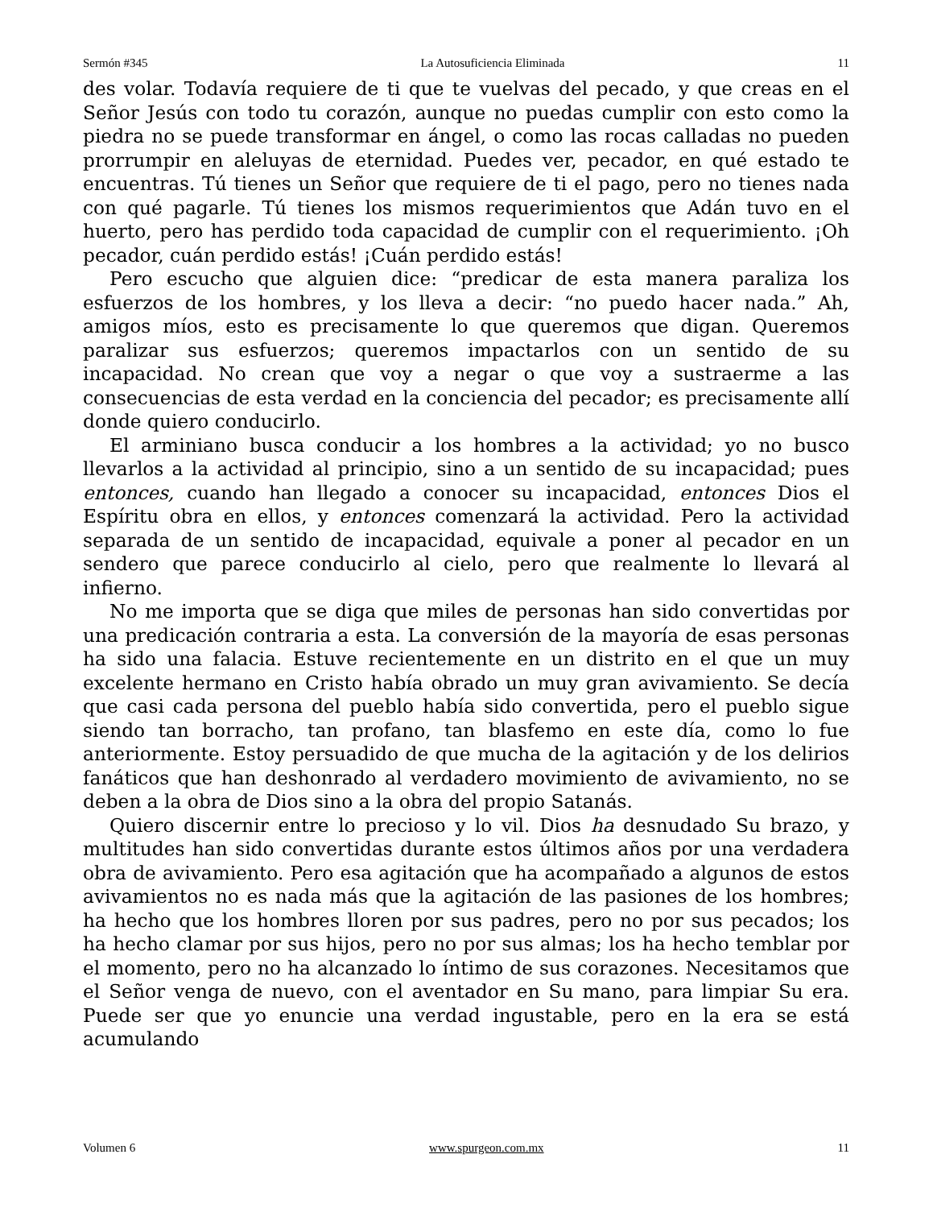Sermón #345 La Autosuficiencia Eliminada 11
des volar. Todavía requiere de ti que te vuelvas del pecado, y que creas en el Señor Jesús con todo tu corazón, aunque no puedas cumplir con esto como la piedra no se puede transformar en ángel, o como las rocas calladas no pueden prorrumpir en aleluyas de eternidad. Puedes ver, pecador, en qué estado te encuentras. Tú tienes un Señor que requiere de ti el pago, pero no tienes nada con qué pagarle. Tú tienes los mismos requerimientos que Adán tuvo en el huerto, pero has perdido toda capacidad de cumplir con el requerimiento. ¡Oh pecador, cuán perdido estás! ¡Cuán perdido estás!
Pero escucho que alguien dice: “predicar de esta manera paraliza los esfuerzos de los hombres, y los lleva a decir: “no puedo hacer nada.” Ah, amigos míos, esto es precisamente lo que queremos que digan. Queremos paralizar sus esfuerzos; queremos impactarlos con un sentido de su incapacidad. No crean que voy a negar o que voy a sustraerme a las consecuencias de esta verdad en la conciencia del pecador; es precisamente allí donde quiero conducirlo.
El arminiano busca conducir a los hombres a la actividad; yo no busco llevarlos a la actividad al principio, sino a un sentido de su incapacidad; pues entonces, cuando han llegado a conocer su incapacidad, entonces Dios el Espíritu obra en ellos, y entonces comenzará la actividad. Pero la actividad separada de un sentido de incapacidad, equivale a poner al pecador en un sendero que parece conducirlo al cielo, pero que realmente lo llevará al infierno.
No me importa que se diga que miles de personas han sido convertidas por una predicación contraria a esta. La conversión de la mayoría de esas personas ha sido una falacia. Estuve recientemente en un distrito en el que un muy excelente hermano en Cristo había obrado un muy gran avivamiento. Se decía que casi cada persona del pueblo había sido convertida, pero el pueblo sigue siendo tan borracho, tan profano, tan blasfemo en este día, como lo fue anteriormente. Estoy persuadido de que mucha de la agitación y de los delirios fanáticos que han deshonrado al verdadero movimiento de avivamiento, no se deben a la obra de Dios sino a la obra del propio Satanás.
Quiero discernir entre lo precioso y lo vil. Dios ha desnudado Su brazo, y multitudes han sido convertidas durante estos últimos años por una verdadera obra de avivamiento. Pero esa agitación que ha acompañado a algunos de estos avivamientos no es nada más que la agitación de las pasiones de los hombres; ha hecho que los hombres lloren por sus padres, pero no por sus pecados; los ha hecho clamar por sus hijos, pero no por sus almas; los ha hecho temblar por el momento, pero no ha alcanzado lo íntimo de sus corazones. Necesitamos que el Señor venga de nuevo, con el aventador en Su mano, para limpiar Su era. Puede ser que yo enuncie una verdad ingustable, pero en la era se está acumulando
Volumen 6 www.spurgeon.com.mx 11